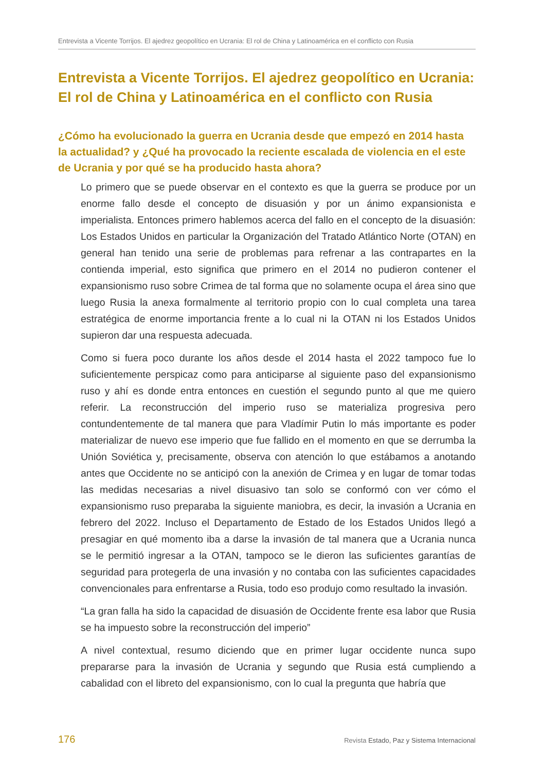Entrevista a Vicente Torrijos. El ajedrez geopolítico en Ucrania: El rol de China y Latinoamérica en el conflicto con Rusia
Entrevista a Vicente Torrijos. El ajedrez geopolítico en Ucrania: El rol de China y Latinoamérica en el conflicto con Rusia
¿Cómo ha evolucionado la guerra en Ucrania desde que empezó en 2014 hasta la actualidad? y ¿Qué ha provocado la reciente escalada de violencia en el este de Ucrania y por qué se ha producido hasta ahora?
Lo primero que se puede observar en el contexto es que la guerra se produce por un enorme fallo desde el concepto de disuasión y por un ánimo expansionista e imperialista. Entonces primero hablemos acerca del fallo en el concepto de la disuasión: Los Estados Unidos en particular la Organización del Tratado Atlántico Norte (OTAN) en general han tenido una serie de problemas para refrenar a las contrapartes en la contienda imperial, esto significa que primero en el 2014 no pudieron contener el expansionismo ruso sobre Crimea de tal forma que no solamente ocupa el área sino que luego Rusia la anexa formalmente al territorio propio con lo cual completa una tarea estratégica de enorme importancia frente a lo cual ni la OTAN ni los Estados Unidos supieron dar una respuesta adecuada.
Como si fuera poco durante los años desde el 2014 hasta el 2022 tampoco fue lo suficientemente perspicaz como para anticiparse al siguiente paso del expansionismo ruso y ahí es donde entra entonces en cuestión el segundo punto al que me quiero referir. La reconstrucción del imperio ruso se materializa progresiva pero contundentemente de tal manera que para Vladímir Putin lo más importante es poder materializar de nuevo ese imperio que fue fallido en el momento en que se derrumba la Unión Soviética y, precisamente, observa con atención lo que estábamos a anotando antes que Occidente no se anticipó con la anexión de Crimea y en lugar de tomar todas las medidas necesarias a nivel disuasivo tan solo se conformó con ver cómo el expansionismo ruso preparaba la siguiente maniobra, es decir, la invasión a Ucrania en febrero del 2022. Incluso el Departamento de Estado de los Estados Unidos llegó a presagiar en qué momento iba a darse la invasión de tal manera que a Ucrania nunca se le permitió ingresar a la OTAN, tampoco se le dieron las suficientes garantías de seguridad para protegerla de una invasión y no contaba con las suficientes capacidades convencionales para enfrentarse a Rusia, todo eso produjo como resultado la invasión.
“La gran falla ha sido la capacidad de disuasión de Occidente frente esa labor que Rusia se ha impuesto sobre la reconstrucción del imperio”
A nivel contextual, resumo diciendo que en primer lugar occidente nunca supo prepararse para la invasión de Ucrania y segundo que Rusia está cumpliendo a cabalidad con el libreto del expansionismo, con lo cual la pregunta que habría que
176 Revista Estado, Paz y Sistema Internacional